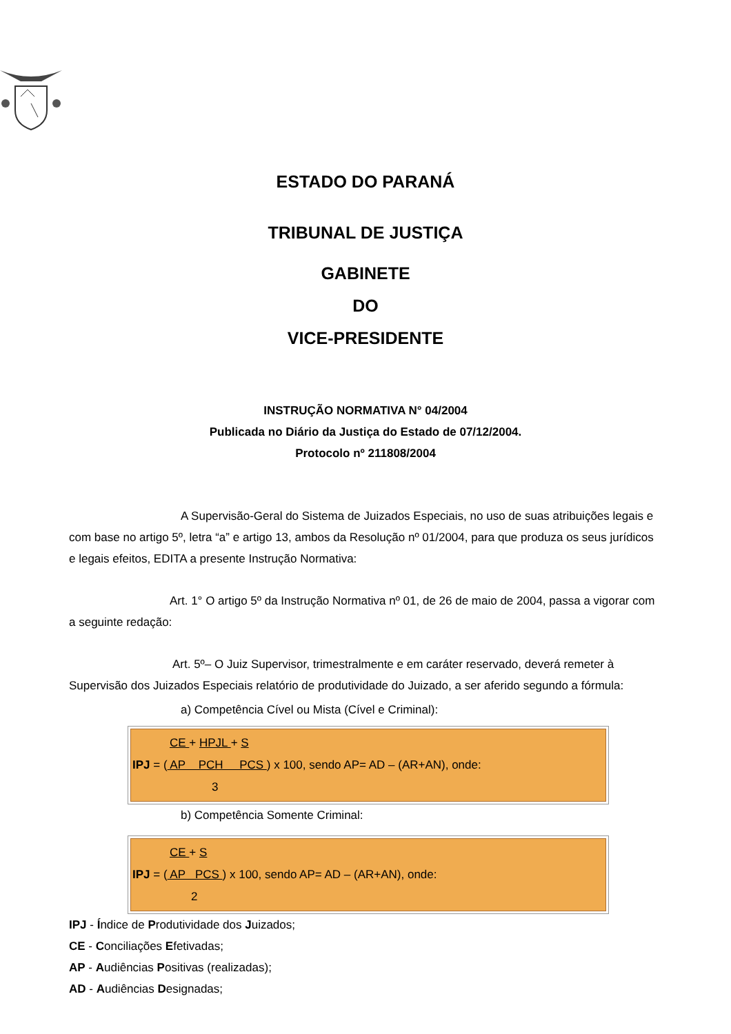ESTADO DO PARANÁ
TRIBUNAL DE JUSTIÇA
GABINETE
DO
VICE-PRESIDENTE
INSTRUÇÃO NORMATIVA N° 04/2004
Publicada no Diário da Justiça do Estado de 07/12/2004.
Protocolo nº 211808/2004
A Supervisão-Geral do Sistema de Juizados Especiais, no uso de suas atribuições legais e com base no artigo 5º, letra “a” e artigo 13, ambos da Resolução nº 01/2004, para que produza os seus jurídicos e legais efeitos, EDITA a presente Instrução Normativa:
Art. 1° O artigo 5º da Instrução Normativa nº 01, de 26 de maio de 2004, passa a vigorar com a seguinte redação:
Art. 5º– O Juiz Supervisor, trimestralmente e em caráter reservado, deverá remeter à Supervisão dos Juizados Especiais relatório de produtividade do Juizado, a ser aferido segundo a fórmula:
a) Competência Cível ou Mista (Cível e Criminal):
CE + HPJL + S
IPJ = ( AP PCH PCS ) x 100, sendo AP= AD – (AR+AN), onde:
3
b) Competência Somente Criminal:
CE + S
IPJ = ( AP PCS ) x 100, sendo AP= AD – (AR+AN), onde:
2
IPJ - Índice de Produtividade dos Juizados;
CE - Conciliações Efetivadas;
AP - Audiências Positivas (realizadas);
AD - Audiências Designadas;